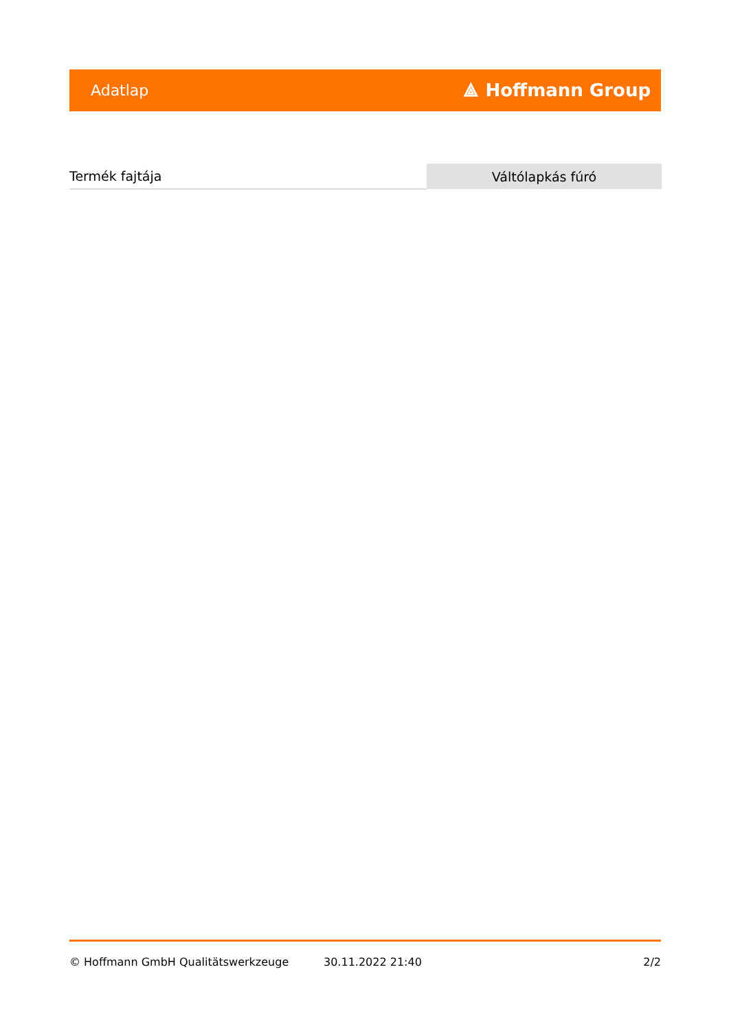Adatlap ⟁ Hoffmann Group
| Termék fajtája | Váltólapkás fúró |
© Hoffmann GmbH Qualitätswerkzeuge 30.11.2022 21:40 2/2